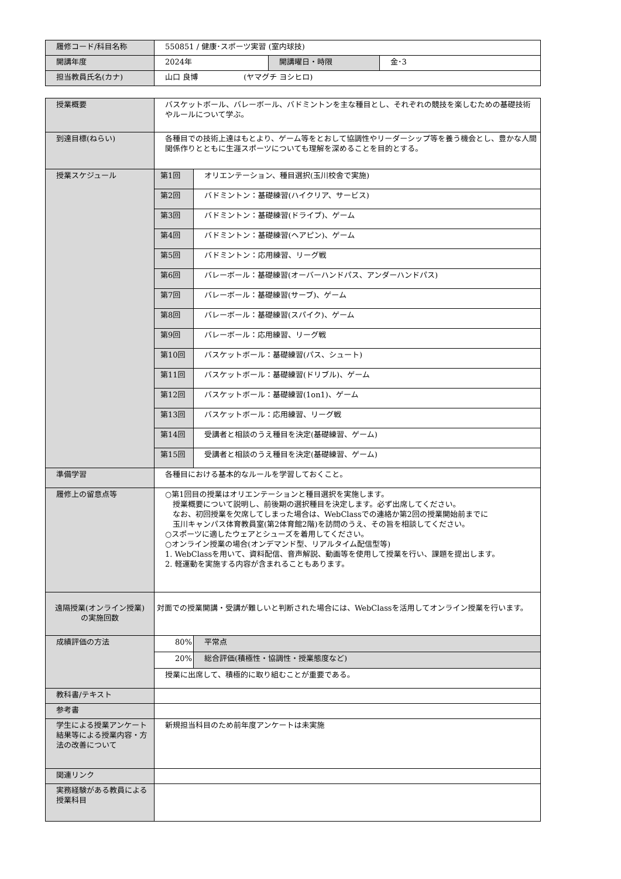| 履修コード/科目名称 | 550851 / 健康･スポーツ実習 (室内球技) | | |
| 開講年度 | 2024年 | 開講曜日・時限 | 金･3 |
| 担当教員氏名(カナ) | 山口 良博 (ヤマグチ ヨシヒロ) | | |
| 授業概要 | バスケットボール、バレーボール、バドミントンを主な種目とし、それぞれの競技を楽しむための基礎技術やルールについて学ぶ。 | |
| 到達目標(ねらい) | 各種目での技術上達はもとより、ゲーム等をとおして協調性やリーダーシップ等を養う機会とし、豊かな人間関係作りとともに生涯スポーツについても理解を深めることを目的とする。 | |
| 授業スケジュール | 第1回 | オリエンテーション、種目選択(玉川校舎で実施) |
| | 第2回 | バドミントン：基礎練習(ハイクリア、サービス) |
| | 第3回 | バドミントン：基礎練習(ドライブ)、ゲーム |
| | 第4回 | バドミントン：基礎練習(ヘアピン)、ゲーム |
| | 第5回 | バドミントン：応用練習、リーグ戦 |
| | 第6回 | バレーボール：基礎練習(オーバーハンドパス、アンダーハンドパス) |
| | 第7回 | バレーボール：基礎練習(サーブ)、ゲーム |
| | 第8回 | バレーボール：基礎練習(スパイク)、ゲーム |
| | 第9回 | バレーボール：応用練習、リーグ戦 |
| | 第10回 | バスケットボール：基礎練習(パス、シュート) |
| | 第11回 | バスケットボール：基礎練習(ドリブル)、ゲーム |
| | 第12回 | バスケットボール：基礎練習(1on1)、ゲーム |
| | 第13回 | バスケットボール：応用練習、リーグ戦 |
| | 第14回 | 受講者と相談のうえ種目を決定(基礎練習、ゲーム) |
| | 第15回 | 受講者と相談のうえ種目を決定(基礎練習、ゲーム) |
| 準備学習 | 各種目における基本的なルールを学習しておくこと。 | |
| 履修上の留意点等 | ○第1回目の授業はオリエンテーションと種目選択を実施します。 授業概要について説明し、前後期の選択種目を決定します。必ず出席してください。 なお、初回授業を欠席してしまった場合は、WebClassでの連絡か第2回の授業開始前までに 玉川キャンパス体育教員室(第2体育館2階)を訪問のうえ、その旨を相談してください。 ○スポーツに適したウェアとシューズを着用してください。 ○オンライン授業の場合(オンデマンド型、リアルタイム配信型等) 1. WebClassを用いて、資料配信、音声解説、動画等を使用して授業を行い、課題を提出します。 2. 軽運動を実施する内容が含まれることもあります。 | |
| 遠隔授業(オンライン授業) の実施回数 | 対面での授業開講・受講が難しいと判断された場合には、WebClassを活用してオンライン授業を行います。 | |
| 成績評価の方法 | 80% | 平常点 |
| | 20% | 総合評価(積極性・協調性・授業態度など) |
| | 授業に出席して、積極的に取り組むことが重要である。 | |
| 教科書/テキスト | | |
| 参考書 | | |
| 学生による授業アンケート結果等による授業内容・方法の改善について | 新規担当科目のため前年度アンケートは未実施 | |
| 関連リンク | | |
| 実務経験がある教員による授業科目 | | |